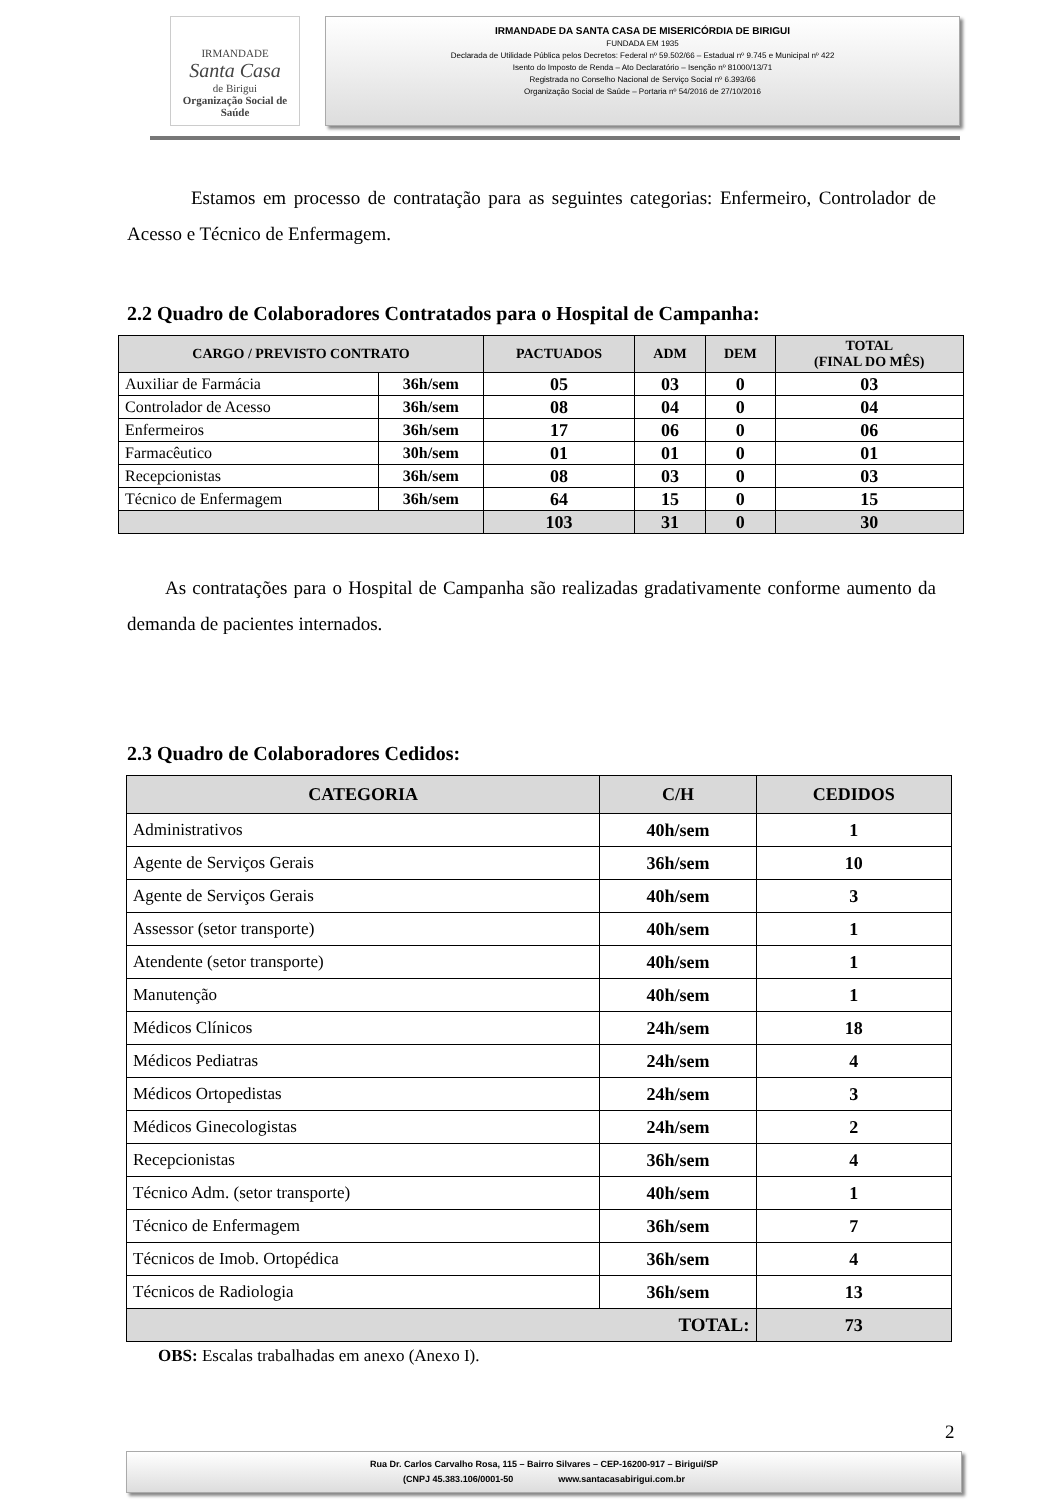IRMANDADE
Santa Casa
de Birigui
Organização Social de Saúde
IRMANDADE DA SANTA CASA DE MISERICÓRDIA DE BIRIGUI
FUNDADA EM 1935
Declarada de Utilidade Pública pelos Decretos: Federal nº 59.502/66 – Estadual nº 9.745 e Municipal nº 422
Isento do Imposto de Renda – Ato Declaratório – Isenção nº 81000/13/71
Registrada no Conselho Nacional de Serviço Social nº 6.393/66
Organização Social de Saúde – Portaria nº 54/2016 de 27/10/2016
Estamos em processo de contratação para as seguintes categorias: Enfermeiro, Controlador de Acesso e Técnico de Enfermagem.
2.2 Quadro de Colaboradores Contratados para o Hospital de Campanha:
| CARGO / PREVISTO CONTRATO | | PACTUADOS | ADM | DEM | TOTAL (FINAL DO MÊS) |
| --- | --- | --- | --- | --- | --- |
| Auxiliar de Farmácia | 36h/sem | 05 | 03 | 0 | 03 |
| Controlador de Acesso | 36h/sem | 08 | 04 | 0 | 04 |
| Enfermeiros | 36h/sem | 17 | 06 | 0 | 06 |
| Farmacêutico | 30h/sem | 01 | 01 | 0 | 01 |
| Recepcionistas | 36h/sem | 08 | 03 | 0 | 03 |
| Técnico de Enfermagem | 36h/sem | 64 | 15 | 0 | 15 |
| | | 103 | 31 | 0 | 30 |
As contratações para o Hospital de Campanha são realizadas gradativamente conforme aumento da demanda de pacientes internados.
2.3 Quadro de Colaboradores Cedidos:
| CATEGORIA | C/H | CEDIDOS |
| --- | --- | --- |
| Administrativos | 40h/sem | 1 |
| Agente de Serviços Gerais | 36h/sem | 10 |
| Agente de Serviços Gerais | 40h/sem | 3 |
| Assessor (setor transporte) | 40h/sem | 1 |
| Atendente (setor transporte) | 40h/sem | 1 |
| Manutenção | 40h/sem | 1 |
| Médicos Clínicos | 24h/sem | 18 |
| Médicos Pediatras | 24h/sem | 4 |
| Médicos Ortopedistas | 24h/sem | 3 |
| Médicos Ginecologistas | 24h/sem | 2 |
| Recepcionistas | 36h/sem | 4 |
| Técnico Adm. (setor transporte) | 40h/sem | 1 |
| Técnico de Enfermagem | 36h/sem | 7 |
| Técnicos de Imob. Ortopédica | 36h/sem | 4 |
| Técnicos de Radiologia | 36h/sem | 13 |
| TOTAL: | | 73 |
OBS: Escalas trabalhadas em anexo (Anexo I).
2
Rua Dr. Carlos Carvalho Rosa, 115 – Bairro Silvares – CEP-16200-917 – Birigui/SP
(CNPJ 45.383.106/0001-50 www.santacasabirigui.com.br